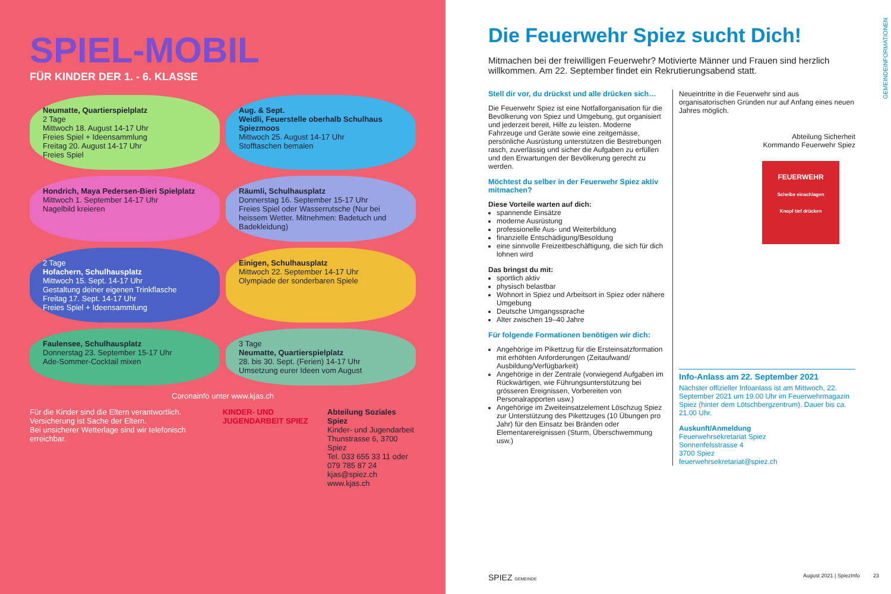SPIEL-MOBIL
FÜR KINDER DER 1. - 6. KLASSE
Neumatte, Quartierspielplatz
2 Tage
Mittwoch 18. August 14-17 Uhr
Freies Spiel + Ideensammlung
Freitag 20. August 14-17 Uhr
Freies Spiel
Aug. & Sept.
Weidli, Feuerstelle oberhalb Schulhaus Spiezmoos
Mittwoch 25. August 14-17 Uhr
Stofftaschen bemalen
Hondrich, Maya Pedersen-Bieri Spielplatz
Mittwoch 1. September 14-17 Uhr
Nagelbild kreieren
Räumli, Schulhausplatz
Donnerstag 16. September 15-17 Uhr
Freies Spiel oder Wasserrutsche (Nur bei heissem Wetter. Mitnehmen: Badetuch und Badekleidung)
2 Tage
Hofachern, Schulhausplatz
Mittwoch 15. Sept. 14-17 Uhr
Gestaltung deiner eigenen Trinkflasche
Freitag 17. Sept. 14-17 Uhr
Freies Spiel + Ideensammlung
Einigen, Schulhausplatz
Mittwoch 22. September 14-17 Uhr
Olympiade der sonderbaren Spiele
Faulensee, Schulhausplatz
Donnerstag 23. September 15-17 Uhr
Ade-Sommer-Cocktail mixen
3 Tage
Neumatte, Quartierspielplatz
28. bis 30. Sept. (Ferien) 14-17 Uhr
Umsetzung eurer Ideen vom August
Coronainfo unter www.kjas.ch
Für die Kinder sind die Eltern verantwortlich. Versicherung ist Sache der Eltern.
Bei unsicherer Wetterlage sind wir telefonisch erreichbar.
KINDER- UND JUGENDARBEIT SPIEZ Abteilung Soziales Spiez
Kinder- und Jugendarbeit
Thunstrasse 6, 3700 Spiez
Tel. 033 655 33 11 oder 079 785 87 24
kjas@spiez.ch
www.kjas.ch
GEMEINDEINFORMATIONEN
Die Feuerwehr Spiez sucht Dich!
Mitmachen bei der freiwilligen Feuerwehr? Motivierte Männer und Frauen sind herzlich willkommen. Am 22. September findet ein Rekrutierungsabend statt.
Stell dir vor, du drückst und alle drücken sich…
Die Feuerwehr Spiez ist eine Notfallorganisation für die Bevölkerung von Spiez und Umgebung, gut organisiert und jederzeit bereit, Hilfe zu leisten. Moderne Fahrzeuge und Geräte sowie eine zeitgemässe, persönliche Ausrüstung unterstützen die Bestrebungen rasch, zuverlässig und sicher die Aufgaben zu erfüllen und den Erwartungen der Bevölkerung gerecht zu werden.
Möchtest du selber in der Feuerwehr Spiez aktiv mitmachen?
Diese Vorteile warten auf dich:
spannende Einsätze
moderne Ausrüstung
professionelle Aus- und Weiterbildung
finanzielle Entschädigung/Besoldung
eine sinnvolle Freizeitbeschäftigung, die sich für dich lohnen wird
Das bringst du mit:
sportlich aktiv
physisch belastbar
Wohnort in Spiez und Arbeitsort in Spiez oder nähere Umgebung
Deutsche Umgangssprache
Alter zwischen 19–40 Jahre
Für folgende Formationen benötigen wir dich:
Angehörige im Pikettzug für die Ersteinsatzformation mit erhöhten Anforderungen (Zeitaufwand/ Ausbildung/Verfügbarkeit)
Angehörige in der Zentrale (vorwiegend Aufgaben im Rückwärtigen, wie Führungsunterstützung bei grösseren Ereignissen, Vorbereiten von Personalrapporten usw.)
Angehörige im Zweiteinsatzelement Löschzug Spiez zur Unterstützung des Pikettzuges (10 Übungen pro Jahr) für den Einsatz bei Bränden oder Elementarereignissen (Sturm, Überschwemmung usw.)
Neueintritte in die Feuerwehr sind aus organisatorischen Gründen nur auf Anfang eines neuen Jahres möglich.
Abteilung Sicherheit
Kommando Feuerwehr Spiez
FEUERWEHR
Scheibe einschlagen
Knopf tief drücken
Info-Anlass am 22. September 2021
Nächster offizieller Infoanlass ist am Mittwoch, 22. September 2021 um 19.00 Uhr im Feuerwehrmagazin Spiez (hinter dem Lötschbergzentrum). Dauer bis ca. 21.00 Uhr.
Auskunft/Anmeldung
Feuerwehrsekretariat Spiez
Sonnenfelsstrasse 4
3700 Spiez
feuerwehrsekretariat@spiez.ch
SPIEZ GEMEINDE August 2021 | SpiezInfo 23